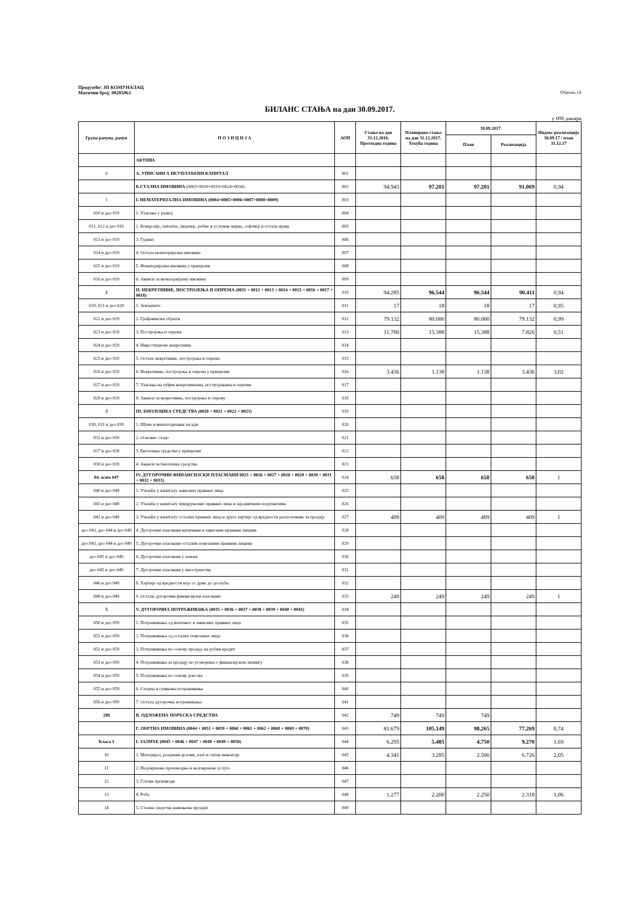Предузеће: ЈП КОМУНАЛАЦ
Матични број: 08285063
Образац 1А
БИЛАНС СТАЊА на дан 30.09.2017.
у 000 динара
| Група рачуна, рачун | П О З И Ц И Ј А | АОП | Стање на дан 31.12.2016. Претходна година | Планирано стање на дан 31.12.2017. Текућа година | 30.09.2017. | | Индекс реализација 30.09.17 / план 31.12.17 |
| --- | --- | --- | --- | --- | --- | --- | --- |
| | | | | | План | Реализација | |
| | АКТИВА | | | | | | |
| 0 | А. УПИСАНИ А НЕУПЛАЋЕНИ КАПИТАЛ | 001 | | | | | |
| | Б.СТАЛНА ИМОВИНА (0003+0010+0019+0024+0034) | 002 | 94.943 | 97.201 | 97.201 | 91.069 | 0,94 |
| 1 | I. НЕМАТЕРИЈАЛНА ИМОВИНА (0004+0005+0006+0007+0008+0009) | 003 | | | | | |
| 010 и део 019 | 1. Улагања у развој | 004 | | | | | |
| 011, 012 и део 019 | 2. Концесије, патенти, лиценце, робне и услужне марке, софтвер и остала права | 005 | | | | | |
| 013 и део 019 | 3. Гудвил | 006 | | | | | |
| 014 и део 019 | 4. Остала нематеријална имовина | 007 | | | | | |
| 015 и део 019 | 5. Нематеријална имовина у припреми | 008 | | | | | |
| 016 и део 019 | 6. Аванси за нематеријалну имовину | 009 | | | | | |
| 2 | II. НЕКРЕТНИНЕ, ПОСТРОЈЕЊА И ОПРЕМА (0011 + 0012 + 0013 + 0014 + 0015 + 0016 + 0017 + 0018) | 010 | 94.285 | 96.544 | 96.544 | 90.411 | 0,94 |
| 020, 021 и део 029 | 1. Земљиште | 011 | 17 | 18 | 18 | 17 | 0,95 |
| 022 и део 029 | 2. Грађевински објекти | 012 | 79.132 | 80.000 | 80.000 | 79.132 | 0,99 |
| 023 и део 029 | 3. Постројења и опрема | 013 | 11.700 | 15.388 | 15.388 | 7.826 | 0,51 |
| 024 и део 029 | 4. Инвестиционе некретнине | 014 | | | | | |
| 025 и део 029 | 5. Остале некретнине, постројења и опрема | 015 | | | | | |
| 026 и део 029 | 6. Некретнине, постројења и опрема у припреми | 016 | 3.436 | 1.138 | 1.138 | 3.436 | 3,02 |
| 027 и део 029 | 7. Улагања на туђим некретнинама, постројењима и опреми | 017 | | | | | |
| 028 и део 029 | 8. Аванси за некретнине, постројења и опрему | 018 | | | | | |
| 3 | III. БИОЛОШКА СРЕДСТВА (0020 + 0021 + 0022 + 0023) | 019 | | | | | |
| 030, 031 и део 039 | 1. Шуме и вишегодишњи засади | 020 | | | | | |
| 032 и део 039 | 2. Основно стадо | 021 | | | | | |
| 037 и део 039 | 3. Биолошка средства у припреми | 022 | | | | | |
| 038 и део 039 | 4. Аванси за биолошка средства | 023 | | | | | |
| 04. осим 047 | IV. ДУГОРОЧНИ ФИНАНСИЈСКИ ПЛАСМАНИ 0025 + 0026 + 0027 + 0028 + 0029 + 0030 + 0031 + 0032 + 0033) | 024 | 658 | 658 | 658 | 658 | 1 |
| 040 и део 049 | 1. Учешћа у капиталу зависних правних лица | 025 | | | | | |
| 041 и део 049 | 2. Учешћа у капиталу придружених правних лица и заједничким подухватима | 026 | | | | | |
| 042 и део 049 | 3. Учешћа у капиталу осталих правних лица и друге хартије од вредности расположиве за продају | 027 | 409 | 409 | 409 | 409 | 1 |
| део 043, део 044 и део 049 | 4. Дугорочни пласмани матичним и зависним правним лицима | 028 | | | | | |
| део 043, део 044 и део 049 | 5. Дугорочни пласмани осталим повезаним правним лицима | 029 | | | | | |
| део 045 и део 049 | 6. Дугорочни пласмани у земљи | 030 | | | | | |
| део 045 и део 049 | 7. Дугорочни пласмани у иностранству | 031 | | | | | |
| 046 и део 049 | 8. Хартије од вредности које се држе до доспећа | 032 | | | | | |
| 048 и део 049 | 9. Остали дугорочни финансијски пласмани | 033 | 249 | 249 | 249 | 249 | 1 |
| 5 | V. ДУГОРОЧНА ПОТРАЖИВАЊА (0035 + 0036 + 0037 + 0038 + 0039 + 0040 + 0041) | 034 | | | | | |
| 050 и део 059 | 1. Потраживања од матичног и зависних правних лица | 035 | | | | | |
| 051 и део 059 | 2. Потраживања од осталих повезаних лица | 036 | | | | | |
| 052 и део 059 | 3. Потраживања по основу продаје на робни кредит | 037 | | | | | |
| 053 и део 059 | 4. Потраживања за продају по уговорима о финансијском лизингу | 038 | | | | | |
| 054 и део 059 | 5. Потраживања по основу јемства | 039 | | | | | |
| 055 и део 059 | 6. Спорна и сумњива потраживања | 040 | | | | | |
| 056 и део 059 | 7. Остала дугорочна потраживања | 041 | | | | | |
| 288 | В. ОДЛОЖЕНА ПОРЕСКА СРЕДСТВА | 042 | 749 | 749 | 749 | | |
| | Г. ОБРТНА ИМОВИНА (0044 + 0051 + 0059 + 0060 + 0061 + 0062 + 0068 + 0069 + 0070) | 043 | 81.679 | 105.149 | 98.265 | 77.269 | 0,74 |
| Класа 1 | I. ЗАЛИХЕ (0045 + 0046 + 0047 + 0048 + 0049 + 0050) | 044 | 6.295 | 5.485 | 4.750 | 9.270 | 1,69 |
| 10 | 1. Материјал, резервни делови, алат и ситан инвентар | 045 | 4.341 | 3.285 | 2.500 | 6.726 | 2,05 |
| 11 | 2. Недовршена производња и недовршене услуге | 046 | | | | | |
| 12 | 3. Готови производи | 047 | | | | | |
| 13 | 4. Роба | 048 | 1.277 | 2.200 | 2.250 | 2.318 | 1,06 |
| 14 | 5. Стална средства намењена продаји | 049 | | | | | |